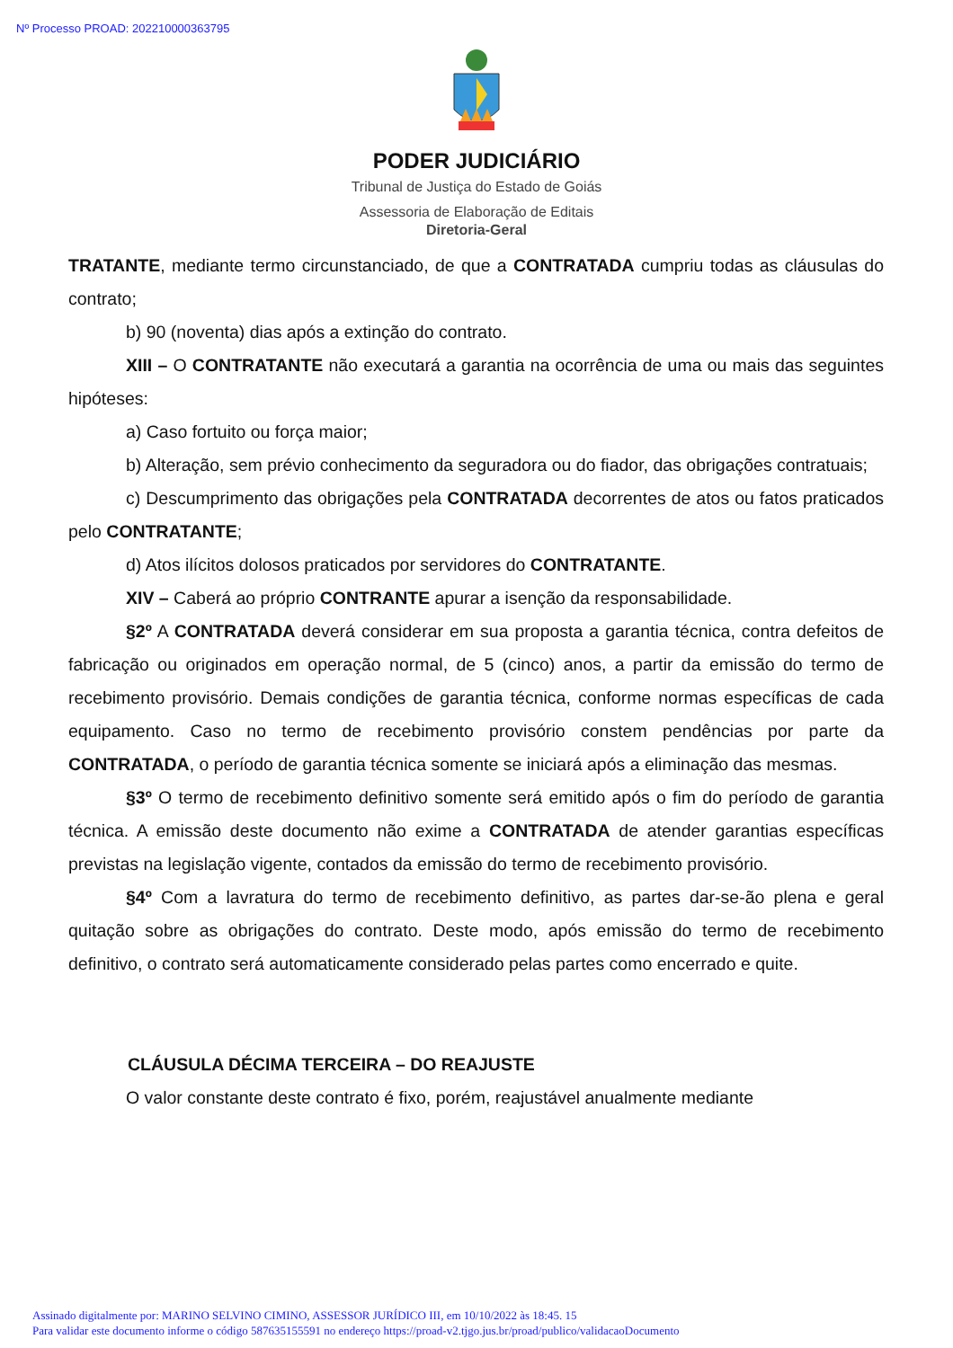Nº Processo PROAD: 202210000363795
PODER JUDICIÁRIO
Tribunal de Justiça do Estado de Goiás
Assessoria de Elaboração de Editais
Diretoria-Geral
TRATANTE, mediante termo circunstanciado, de que a CONTRATADA cumpriu todas as cláusulas do contrato;
b) 90 (noventa) dias após a extinção do contrato.
XIII – O CONTRATANTE não executará a garantia na ocorrência de uma ou mais das seguintes hipóteses:
a) Caso fortuito ou força maior;
b) Alteração, sem prévio conhecimento da seguradora ou do fiador, das obrigações contratuais;
c) Descumprimento das obrigações pela CONTRATADA decorrentes de atos ou fatos praticados pelo CONTRATANTE;
d) Atos ilícitos dolosos praticados por servidores do CONTRATANTE.
XIV – Caberá ao próprio CONTRANTE apurar a isenção da responsabilidade.
§2º A CONTRATADA deverá considerar em sua proposta a garantia técnica, contra defeitos de fabricação ou originados em operação normal, de 5 (cinco) anos, a partir da emissão do termo de recebimento provisório. Demais condições de garantia técnica, conforme normas específicas de cada equipamento. Caso no termo de recebimento provisório constem pendências por parte da CONTRATADA, o período de garantia técnica somente se iniciará após a eliminação das mesmas.
§3º O termo de recebimento definitivo somente será emitido após o fim do período de garantia técnica. A emissão deste documento não exime a CONTRATADA de atender garantias específicas previstas na legislação vigente, contados da emissão do termo de recebimento provisório.
§4º Com a lavratura do termo de recebimento definitivo, as partes dar-se-ão plena e geral quitação sobre as obrigações do contrato. Deste modo, após emissão do termo de recebimento definitivo, o contrato será automaticamente considerado pelas partes como encerrado e quite.
CLÁUSULA DÉCIMA TERCEIRA – DO REAJUSTE
O valor constante deste contrato é fixo, porém, reajustável anualmente mediante
Assinado digitalmente por: MARINO SELVINO CIMINO, ASSESSOR JURÍDICO III, em 10/10/2022 às 18:45. 15
Para validar este documento informe o código 587635155591 no endereço https://proad-v2.tjgo.jus.br/proad/publico/validacaoDocumento